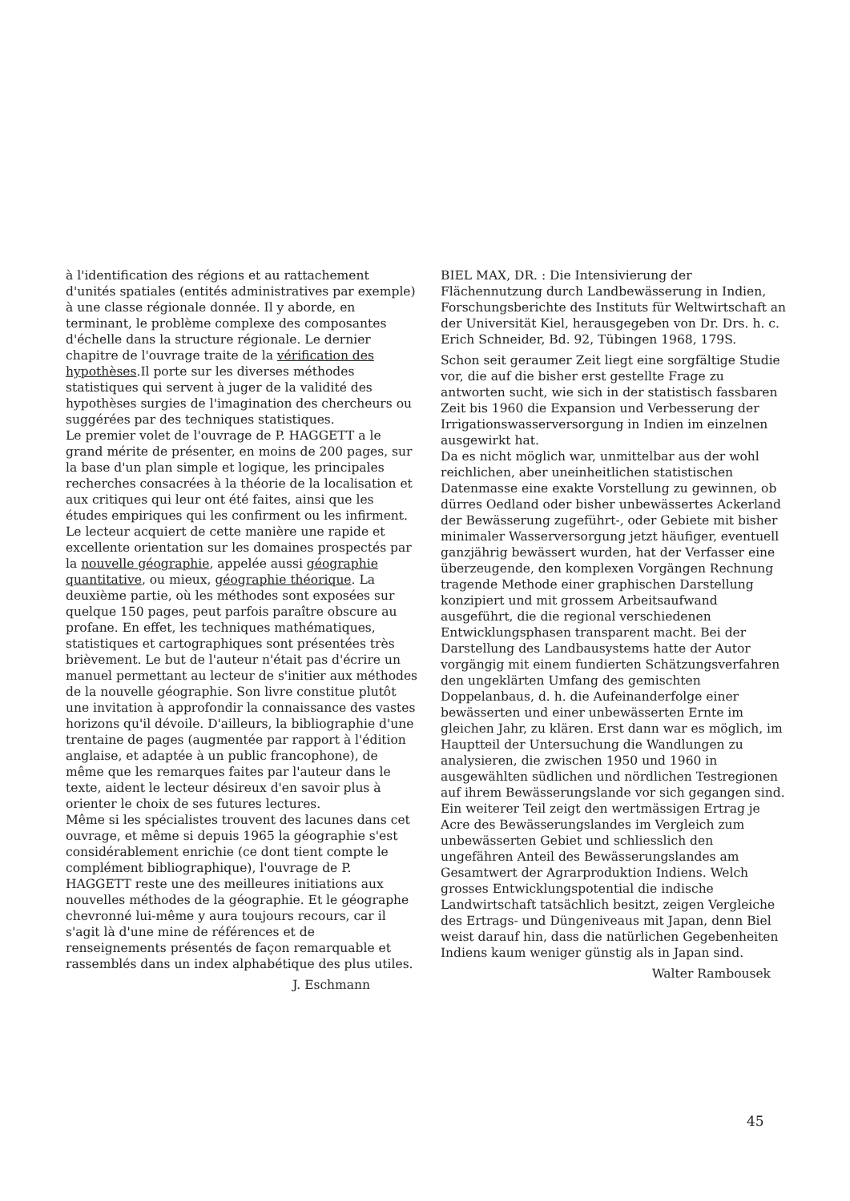à l'identification des régions et au rattachement d'unités spatiales (entités administratives par exemple) à une classe régionale donnée. Il y aborde, en terminant, le problème complexe des composantes d'échelle dans la structure régionale. Le dernier chapitre de l'ouvrage traite de la vérification des hypothèses.Il porte sur les diverses méthodes statistiques qui servent à juger de la validité des hypothèses surgies de l'imagination des chercheurs ou suggérées par des techniques statistiques.
Le premier volet de l'ouvrage de P. HAGGETT a le grand mérite de présenter, en moins de 200 pages, sur la base d'un plan simple et logique, les principales recherches consacrées à la théorie de la localisation et aux critiques qui leur ont été faites, ainsi que les études empiriques qui les confirment ou les infirment.
Le lecteur acquiert de cette manière une rapide et excellente orientation sur les domaines prospectés par la nouvelle géographie, appelée aussi géographie quantitative, ou mieux, géographie théorique. La deuxième partie, où les méthodes sont exposées sur quelque 150 pages, peut parfois paraître obscure au profane. En effet, les techniques mathématiques, statistiques et cartographiques sont présentées très brièvement. Le but de l'auteur n'était pas d'écrire un manuel permettant au lecteur de s'initier aux méthodes de la nouvelle géographie. Son livre constitue plutôt une invitation à approfondir la connaissance des vastes horizons qu'il dévoile. D'ailleurs, la bibliographie d'une trentaine de pages (augmentée par rapport à l'édition anglaise, et adaptée à un public francophone), de même que les remarques faites par l'auteur dans le texte, aident le lecteur désireux d'en savoir plus à orienter le choix de ses futures lectures.
Même si les spécialistes trouvent des lacunes dans cet ouvrage, et même si depuis 1965 la géographie s'est considérablement enrichie (ce dont tient compte le complément bibliographique), l'ouvrage de P. HAGGETT reste une des meilleures initiations aux nouvelles méthodes de la géographie. Et le géographe chevronné lui-même y aura toujours recours, car il s'agit là d'une mine de références et de renseignements présentés de façon remarquable et rassemblés dans un index alphabétique des plus utiles.
J. Eschmann
BIEL MAX, DR. : Die Intensivierung der Flächennutzung durch Landbewässerung in Indien, Forschungsberichte des Instituts für Weltwirtschaft an der Universität Kiel, herausgegeben von Dr. Drs. h. c. Erich Schneider, Bd. 92, Tübingen 1968, 179S.
Schon seit geraumer Zeit liegt eine sorgfältige Studie vor, die auf die bisher erst gestellte Frage zu antworten sucht, wie sich in der statistisch fassbaren Zeit bis 1960 die Expansion und Verbesserung der Irrigationswasserversorgung in Indien im einzelnen ausgewirkt hat.
Da es nicht möglich war, unmittelbar aus der wohl reichlichen, aber uneinheitlichen statistischen Datenmasse eine exakte Vorstellung zu gewinnen, ob dürres Oedland oder bisher unbewässertes Ackerland der Bewässerung zugeführt-, oder Gebiete mit bisher minimaler Wasserversorgung jetzt häufiger, eventuell ganzjährig bewässert wurden, hat der Verfasser eine überzeugende, den komplexen Vorgängen Rechnung tragende Methode einer graphischen Darstellung konzipiert und mit grossem Arbeitsaufwand ausgeführt, die die regional verschiedenen Entwicklungsphasen transparent macht. Bei der Darstellung des Landbausystems hatte der Autor vorgängig mit einem fundierten Schätzungsverfahren den ungeklärten Umfang des gemischten Doppelanbaus, d. h. die Aufeinanderfolge einer bewässerten und einer unbewässerten Ernte im gleichen Jahr, zu klären. Erst dann war es möglich, im Hauptteil der Untersuchung die Wandlungen zu analysieren, die zwischen 1950 und 1960 in ausgewählten südlichen und nördlichen Testregionen auf ihrem Bewässerungslande vor sich gegangen sind.
Ein weiterer Teil zeigt den wertmässigen Ertrag je Acre des Bewässerungslandes im Vergleich zum unbewässerten Gebiet und schliesslich den ungefähren Anteil des Bewässerungslandes am Gesamtwert der Agrarproduktion Indiens. Welch grosses Entwicklungspotential die indische Landwirtschaft tatsächlich besitzt, zeigen Vergleiche des Ertrags- und Düngeniveaus mit Japan, denn Biel weist darauf hin, dass die natürlichen Gegebenheiten Indiens kaum weniger günstig als in Japan sind.
Walter Rambousek
45